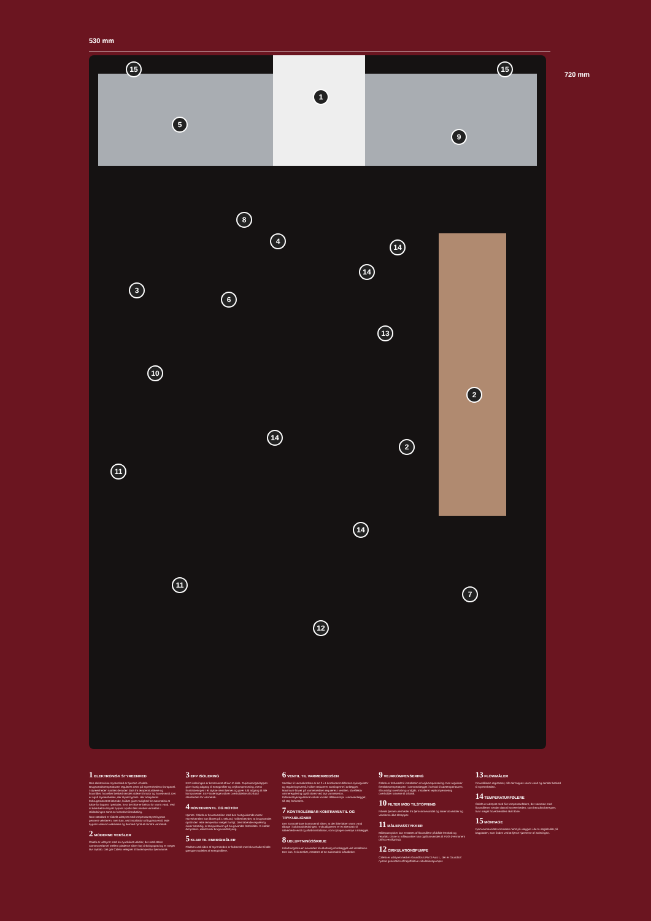530 mm
720 mm
15 15
1
5
9
8
4
14
3
14
6
13
10
2
14
2
11
14
11
7
12
1 ELEKTRONISK STYREENHED
Den elektroniske styreenhed er hjernen i Calefa. Brugsvandstemperaturen reguleres nemt på styreenhedens frontpanel. I styreenheden samles desuden data fra temperaturfølere og flowmåler, hvorefter besked sendes videre til motor og hovedventil. Det er også styreenheden, der styrer bypass. Her analyseres forbrugsmønstret løbende, hvilket giver mulighed for automatisk at lukke for bypass i perioder, hvor der ikke er behov for varmt vand. Ved at køre behovsstyret bypass opnås dels mindre varmetab i stikledningen samt en forbedret årsafkøling.
Som standard er Calefa udstyret med temperaturstyret bypass gennem veksleren, men kan, ved installation af bypassventil, lede bypass udenom veksleren og dermed opnå et mindre varmetab.
2 MODERNE VEKSLER
Calefa er udstyret med en nyudviklet veksler, der med større varmeoverførsel mellem pladerne sikrer høj virkningsgrad og et meget lavt tryktab. Det gør Calefa velegnet til lavtemperatur fjernvarme.
3 EPP ISOLERING
EEP isoleringen er konstrueret af kun to dele. Topisoleringsklappen giver hurtig adgang til energimåler og vejrkompensering, mens frontisoleringen i ét stykke nemt fjernes og giver fuld adgang til alle komponenter. EEP isoleringen sikrer overholdelse af DS452 standarden for varmetab.
4 HOVEDVENTIL OG MOTOR
Hjertet i Calefa er hovedventilen med den hurtigvirkende motor. Hovedventilen kan åbnes på 1 sekund, hvilket betyder, at brugsvandet opnår den rette temperatur meget hurtigt. Den løbende regulering sikrer samtidig, at temperaturen på brugsvandet fastholdes. Vi kalder det præcis, elektronisk brugsvandsstyring.
5 KLAR TIL ENERGIMÅLER
Pladsen ved siden af styrenheden er forberedt med skruehuller til alle gængse modeller af energimålere.
6 VENTIL TIL VARMEKREDSEN
Ventilen til varmekredsen er en 2-i-1 kombineret differens-trykregulator og reguleringsventil, hvilket reducerer samlingerne i anlægget. Maximum-flowet på varmekredsen reguleres i ventilen, så effektiv varmeregulering også sikres ved lavt varmebehov. Differenstrykregulatoren sikrer korrekt differenstryk i varmeanlægget, så støj forhindres.
7 KONTROLÉRBAR KONTRAVENTIL OG TRYKUDLIGNER
Den kontrolérbare kontraventil sikrer, at der ikke løber varmt vand tilbage i koldvandsledningen. Trykudligneren er et alternativ til sikkerhedsventil og afløbsinstallation, som optager overtryk i anlægget.
8 UDLUFTNINGSSKRUE
Udluftningsskruen anvendes til udluftning af anlægget ved installation. Den kan, hvis ønsket, erstattes af en automatisk luftudleder.
9 VEJRKOMPENSERING
Calefa er forberedt til installation af vejrkompensering. Den regulerer fremløbstemperaturen i varmeanlægget i forhold til udetemperaturen, så unødigt overforbrug undgås. Installeret vejrkompensering overholder kravene til DS469.
10 FILTER MOD TILSTOPNING
Filteret fjerner urenheder fra fjernvarmevandet og sikrer at ventiler og veksleren ikke tilstopper.
11 MÅLEPASSTYKKER
Målepasstykker kan erstattes af flowmålere på både fremløb og returløb. Disse to målepunkter kan også anvendes til PDO (Permanent driftsovervågning).
12 CIRKULATIONSPUMPE
Calefa er udstyret med en Grundfos UPM 3 Auto L, der er Grundfos' nyeste generation af højeffektive cirkulationspumper.
13 FLOWMÅLER
Flowmåleren registrerer, når der tappes varmt vand og sender besked til styreenheden.
14 TEMPERATURFØLERE
Calefa er udstyret med fire temperaturfølere, der sammen med flowmåleren sender data til styreenheden, som herudfra beregner, hvor meget hovedventilen skal åbne.
15 MONTAGE
Fjernvarmeunitten monteres nemt på væggen i de to nøglehuller på bagpladen, som findes ved at fjerne hjørnerne af isoleringen.